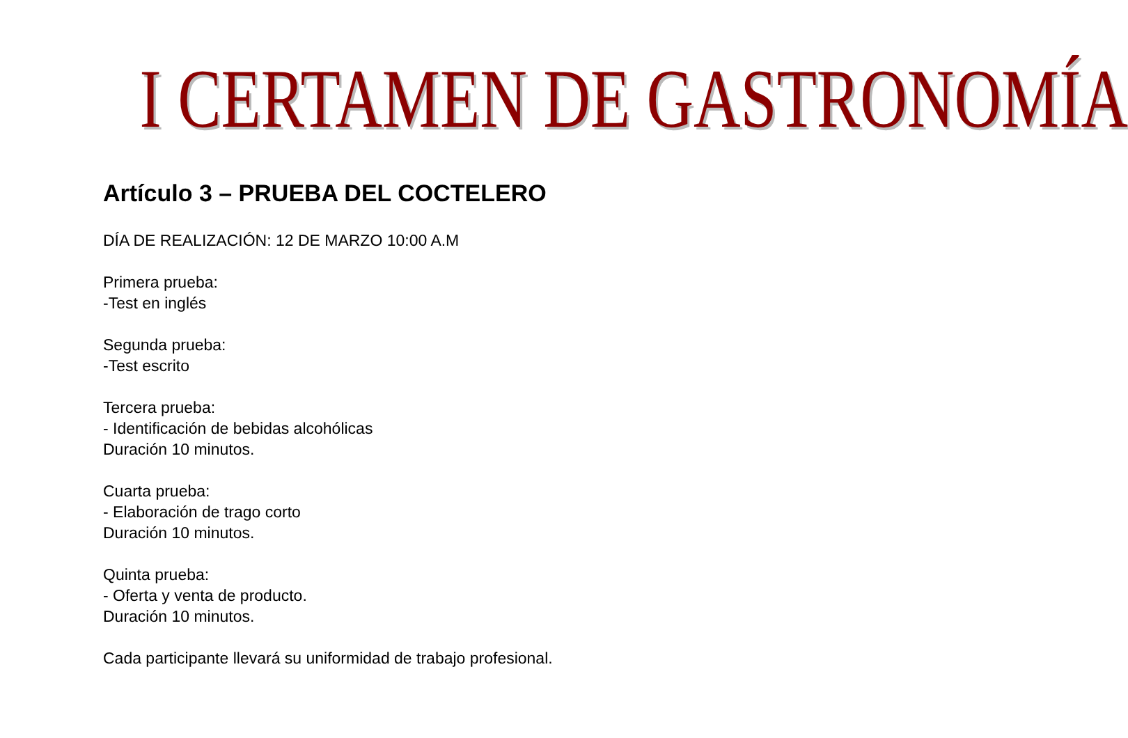I CERTAMEN DE GASTRONOMÍA
Artículo 3 – PRUEBA DEL COCTELERO
DÍA DE REALIZACIÓN: 12 DE MARZO 10:00 A.M
Primera prueba:
-Test en inglés
Segunda prueba:
-Test escrito
Tercera prueba:
- Identificación de bebidas alcohólicas
Duración 10 minutos.
Cuarta prueba:
- Elaboración de trago corto
Duración 10 minutos.
Quinta prueba:
- Oferta y venta de producto.
Duración 10 minutos.
Cada participante llevará su uniformidad de trabajo profesional.